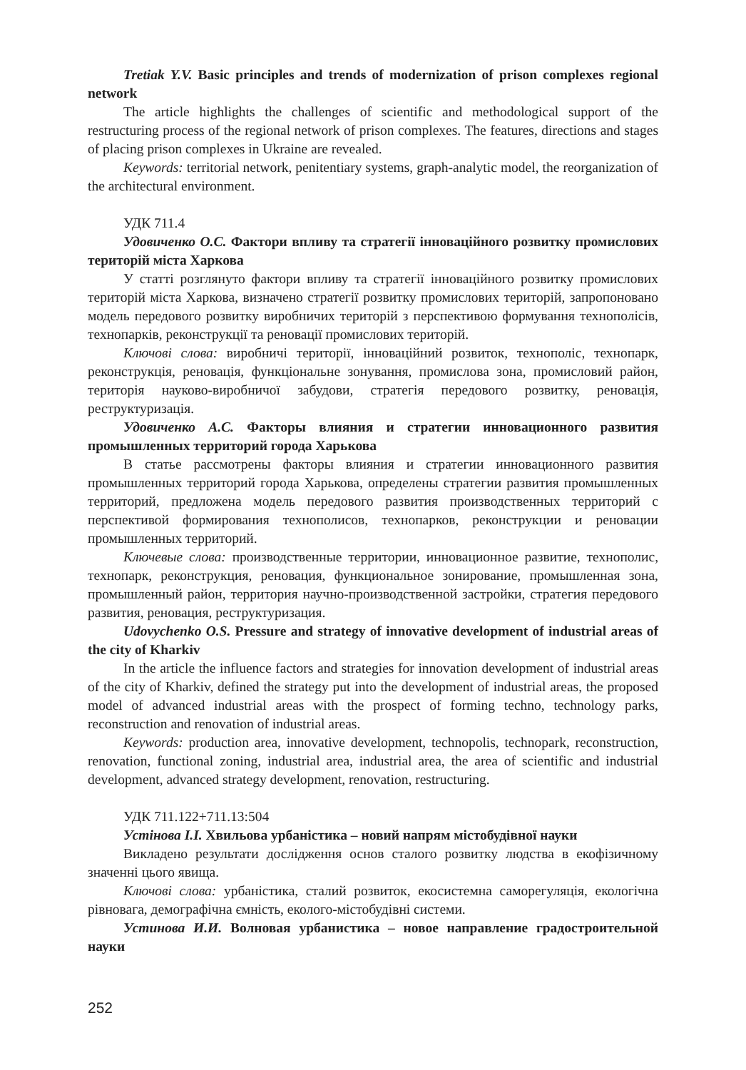Tretiak Y.V. Basic principles and trends of modernization of prison complexes regional network
The article highlights the challenges of scientific and methodological support of the restructuring process of the regional network of prison complexes. The features, directions and stages of placing prison complexes in Ukraine are revealed.
Keywords: territorial network, penitentiary systems, graph-analytic model, the reorganization of the architectural environment.
УДК 711.4
Удовиченко О.С. Фактори впливу та стратегії інноваційного розвитку промислових територій міста Харкова
У статті розглянуто фактори впливу та стратегії інноваційного розвитку промислових територій міста Харкова, визначено стратегії розвитку промислових територій, запропоновано модель передового розвитку виробничих територій з перспективою формування технополісів, технопарків, реконструкції та реновації промислових територій.
Ключові слова: виробничі території, інноваційний розвиток, технополіс, технопарк, реконструкція, реновація, функціональне зонування, промислова зона, промисловий район, територія науково-виробничої забудови, стратегія передового розвитку, реновація, реструктуризація.
Удовиченко А.С. Факторы влияния и стратегии инновационного развития промышленных территорий города Харькова
В статье рассмотрены факторы влияния и стратегии инновационного развития промышленных территорий города Харькова, определены стратегии развития промышленных территорий, предложена модель передового развития производственных территорий с перспективой формирования технополисов, технопарков, реконструкции и реновации промышленных территорий.
Ключевые слова: производственные территории, инновационное развитие, технополис, технопарк, реконструкция, реновация, функциональное зонирование, промышленная зона, промышленный район, территория научно-производственной застройки, стратегия передового развития, реновация, реструктуризация.
Udovychenko O.S. Pressure and strategy of innovative development of industrial areas of the city of Kharkiv
In the article the influence factors and strategies for innovation development of industrial areas of the city of Kharkiv, defined the strategy put into the development of industrial areas, the proposed model of advanced industrial areas with the prospect of forming techno, technology parks, reconstruction and renovation of industrial areas.
Keywords: production area, innovative development, technopolis, technopark, reconstruction, renovation, functional zoning, industrial area, industrial area, the area of scientific and industrial development, advanced strategy development, renovation, restructuring.
УДК 711.122+711.13:504
Устінова І.І. Хвильова урбаністика – новий напрям містобудівної науки
Викладено результати дослідження основ сталого розвитку людства в екофізичному значенні цього явища.
Ключові слова: урбаністика, сталий розвиток, екосистемна саморегуляція, екологічна рівновага, демографічна ємність, еколого-містобудівні системи.
Устинова И.И. Волновая урбанистика – новое направление градостроительной науки
252